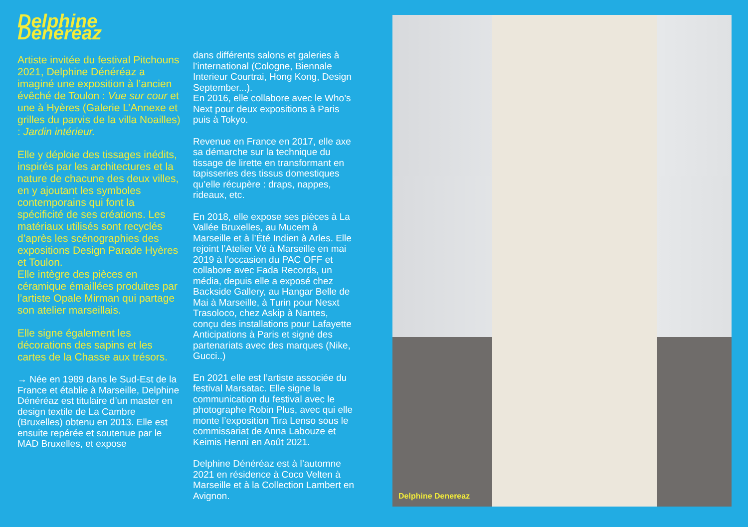Delphine Dénéréaz
Artiste invitée du festival Pitchouns 2021, Delphine Dénéréaz a imaginé une exposition à l’ancien évêché de Toulon : Vue sur cour et une à Hyères (Galerie L’Annexe et grilles du parvis de la villa Noailles) : Jardin intérieur.
Elle y déploie des tissages inédits, inspirés par les architectures et la nature de chacune des deux villes, en y ajoutant les symboles contemporains qui font la spécificité de ses créations. Les matériaux utilisés sont recyclés d’après les scénographies des expositions Design Parade Hyères et Toulon.
Elle intègre des pièces en céramique émaillées produites par l’artiste Opale Mirman qui partage son atelier marseillais.
Elle signe également les décorations des sapins et les cartes de la Chasse aux trésors.
→ Née en 1989 dans le Sud-Est de la France et établie à Marseille, Delphine Dénéréaz est titulaire d’un master en design textile de La Cambre (Bruxelles) obtenu en 2013. Elle est ensuite repérée et soutenue par le MAD Bruxelles, et expose
dans différents salons et galeries à l’international (Cologne, Biennale Interieur Courtrai, Hong Kong, Design September...).
En 2016, elle collabore avec le Who’s Next pour deux expositions à Paris puis à Tokyo.
Revenue en France en 2017, elle axe sa démarche sur la technique du tissage de lirette en transformant en tapisseries des tissus domestiques qu’elle récupère : draps, nappes, rideaux, etc.
En 2018, elle expose ses pièces à La Vallée Bruxelles, au Mucem à Marseille et à l’Été Indien à Arles. Elle rejoint l’Atelier Vé à Marseille en mai 2019 à l’occasion du PAC OFF et collabore avec Fada Records, un média, depuis elle a exposé chez Backside Gallery, au Hangar Belle de Mai à Marseille, à Turin pour Nesxt Trasoloco, chez Askip à Nantes, conçu des installations pour Lafayette Anticipations à Paris et signé des partenariats avec des marques (Nike, Gucci..)
En 2021 elle est l’artiste associée du festival Marsatac. Elle signe la communication du festival avec le photographe Robin Plus, avec qui elle monte l’exposition Tira Lenso sous le commissariat de Anna Labouze et Keimis Henni en Août 2021.
Delphine Dénéréaz est à l’automne 2021 en résidence à Coco Velten à Marseille et à la Collection Lambert en Avignon.
Delphine Denereaz